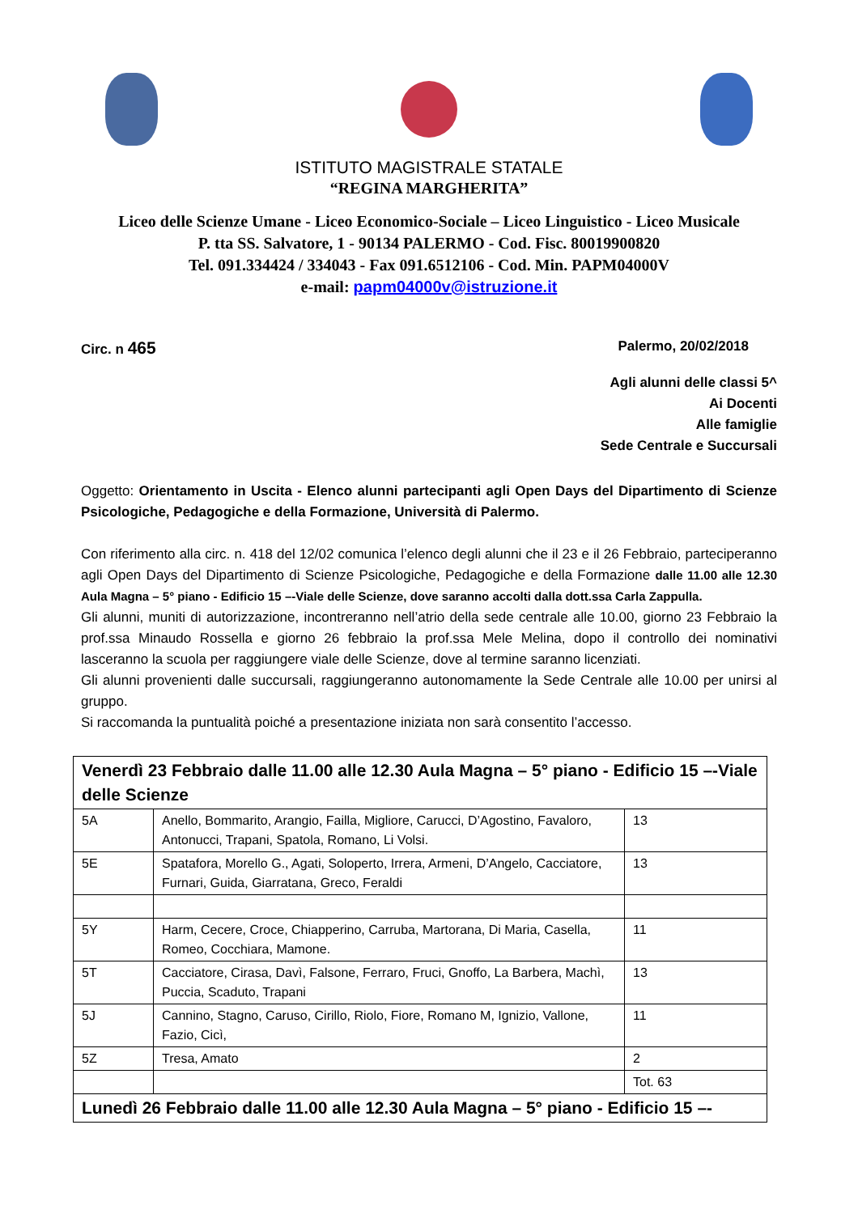ISTITUTO MAGISTRALE STATALE
“REGINA MARGHERITA”
Liceo delle Scienze Umane - Liceo Economico-Sociale – Liceo Linguistico - Liceo Musicale
P. tta SS. Salvatore, 1 - 90134 PALERMO - Cod. Fisc. 80019900820
Tel. 091.334424 / 334043 - Fax 091.6512106 - Cod. Min. PAPM04000V
e-mail: papm04000v@istruzione.it
Circ. n 465 Palermo, 20/02/2018
Agli alunni delle classi 5^
Ai Docenti
Alle famiglie
Sede Centrale e Succursali
Oggetto: Orientamento in Uscita - Elenco alunni partecipanti agli Open Days del Dipartimento di Scienze Psicologiche, Pedagogiche e della Formazione, Università di Palermo.
Con riferimento alla circ. n. 418 del 12/02 comunica l’elenco degli alunni che il 23 e il 26 Febbraio, parteciperanno agli Open Days del Dipartimento di Scienze Psicologiche, Pedagogiche e della Formazione dalle 11.00 alle 12.30 Aula Magna – 5° piano - Edificio 15 –-Viale delle Scienze, dove saranno accolti dalla dott.ssa Carla Zappulla.
Gli alunni, muniti di autorizzazione, incontreranno nell’atrio della sede centrale alle 10.00, giorno 23 Febbraio la prof.ssa Minaudo Rossella e giorno 26 febbraio la prof.ssa Mele Melina, dopo il controllo dei nominativi lasceranno la scuola per raggiungere viale delle Scienze, dove al termine saranno licenziati.
Gli alunni provenienti dalle succursali, raggiungeranno autonomamente la Sede Centrale alle 10.00 per unirsi al gruppo.
Si raccomanda la puntualità poiché a presentazione iniziata non sarà consentito l’accesso.
| Venerdì 23 Febbraio dalle 11.00 alle 12.30 Aula Magna – 5° piano - Edificio 15 –-Viale delle Scienze | | |
| 5A | Anello, Bommarito, Arangio, Failla, Migliore, Carucci, D’Agostino, Favaloro, Antonucci, Trapani, Spatola, Romano, Li Volsi. | 13 |
| 5E | Spatafora, Morello G., Agati, Soloperto, Irrera, Armeni, D’Angelo, Cacciatore, Furnari, Guida, Giarratana, Greco, Feraldi | 13 |
| 5Y | Harm, Cecere, Croce, Chiapperino, Carruba, Martorana, Di Maria, Casella, Romeo, Cocchiara, Mamone. | 11 |
| 5T | Cacciatore, Cirasa, Davì, Falsone, Ferraro, Fruci, Gnoffo, La Barbera, Machì, Puccia, Scaduto, Trapani | 13 |
| 5J | Cannino, Stagno, Caruso, Cirillo, Riolo, Fiore, Romano M, Ignizio, Vallone, Fazio, Cicì, | 11 |
| 5Z | Tresa, Amato | 2 |
| | | Tot. 63 |
| Lunedì 26 Febbraio dalle 11.00 alle 12.30 Aula Magna – 5° piano - Edificio 15 –- | | |